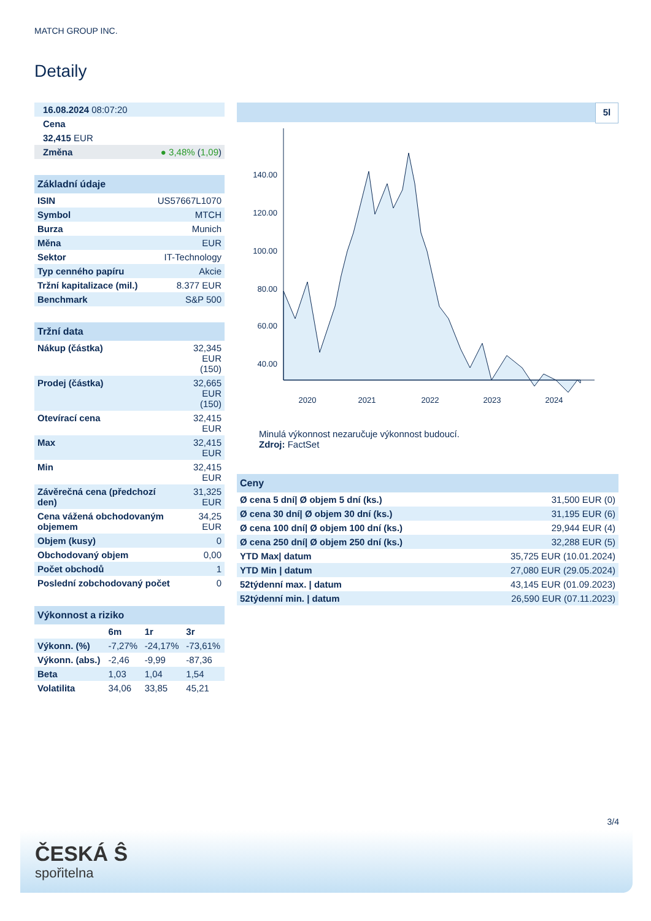MATCH GROUP INC.
Detaily
| 16.08.2024 08:07:20 | |
| Cena | |
| 32,415 EUR | |
| Změna | ● 3,48% ( 1,09 ) |
| Základní údaje | |
| ISIN | US57667L1070 |
| Symbol | MTCH |
| Burza | Munich |
| Měna | EUR |
| Sektor | IT-Technology |
| Typ cenného papíru | Akcie |
| Tržní kapitalizace (mil.) | 8.377 EUR |
| Benchmark | S&P 500 |
| Tržní data | |
| Nákup (částka) | 32,345 EUR (150) |
| Prodej (částka) | 32,665 EUR (150) |
| Otevírací cena | 32,415 EUR |
| Max | 32,415 EUR |
| Min | 32,415 EUR |
| Závěrečná cena (předchozí den) | 31,325 EUR |
| Cena vážená obchodovaným objemem | 34,25 EUR |
| Objem (kusy) | 0 |
| Obchodovaný objem | 0,00 |
| Počet obchodů | 1 |
| Poslední zobchodovaný počet | 0 |
| Výkonnost a riziko | | | |
| | 6m | 1r | 3r |
| Výkonn. (%) | -7,27% | -24,17% | -73,61% |
| Výkonn. (abs.) | -2,46 | -9,99 | -87,36 |
| Beta | 1,03 | 1,04 | 1,54 |
| Volatilita | 34,06 | 33,85 | 45,21 |
5l
140.00
120.00
100.00
80.00
60.00
40.00
2020
2021
2022
2023
2024
Minulá výkonnost nezaručuje výkonnost budoucí.
Zdroj: FactSet
| Ceny | |
| Ø cena 5 dní/ Ø objem 5 dní (ks.) | 31,500 EUR (0) |
| Ø cena 30 dní/ Ø objem 30 dní (ks.) | 31,195 EUR (6) |
| Ø cena 100 dní/ Ø objem 100 dní (ks.) | 29,944 EUR (4) |
| Ø cena 250 dní/ Ø objem 250 dní (ks.) | 32,288 EUR (5) |
| YTD Max/ datum | 35,725 EUR (10.01.2024) |
| YTD Min / datum | 27,080 EUR (29.05.2024) |
| 52týdenní max. / datum | 43,145 EUR (01.09.2023) |
| 52týdenní min. / datum | 26,590 EUR (07.11.2023) |
3/4
ČESKÁ Ŝ
spořitelna